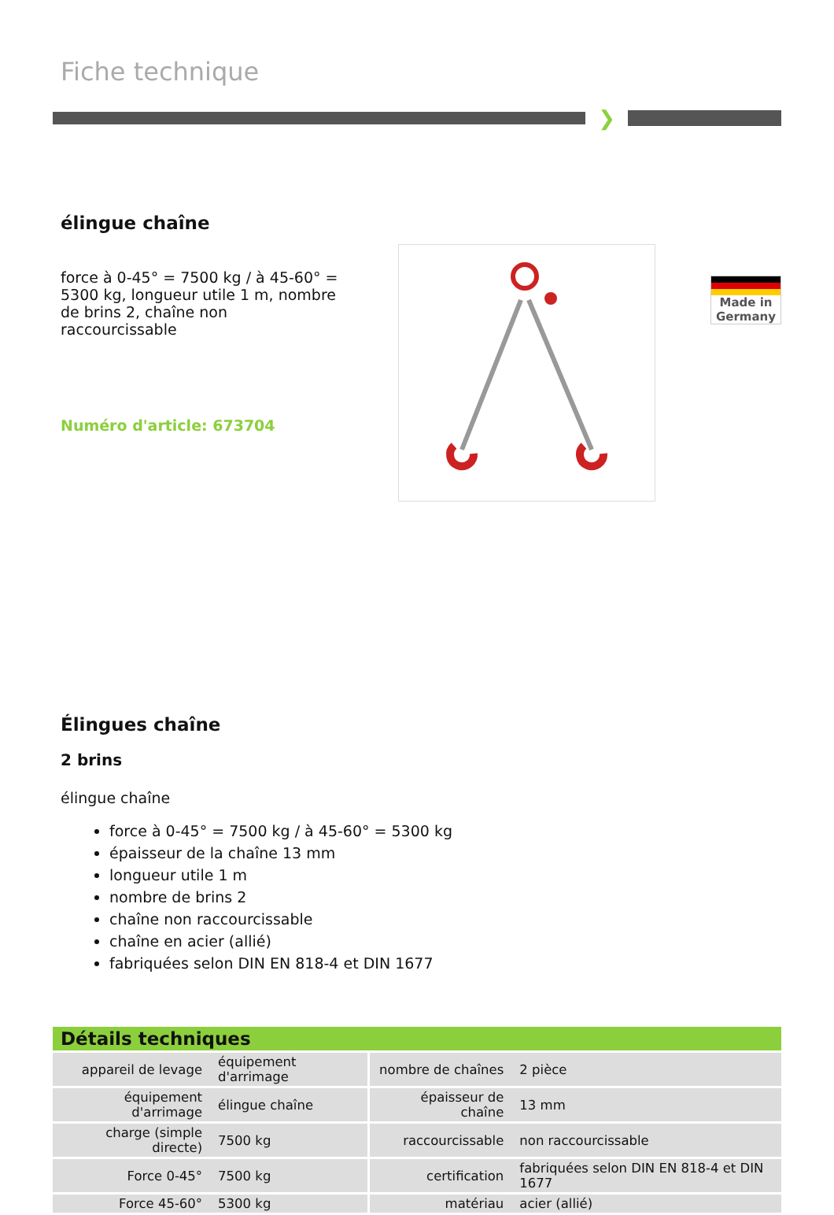Fiche technique
❯
élingue chaîne
force à 0-45° = 7500 kg / à 45-60° = 5300 kg, longueur utile 1 m, nombre de brins 2, chaîne non raccourcissable
Numéro d'article: 673704
Made in
Germany
Élingues chaîne
2 brins
élingue chaîne
force à 0-45° = 7500 kg / à 45-60° = 5300 kg
épaisseur de la chaîne 13 mm
longueur utile 1 m
nombre de brins 2
chaîne non raccourcissable
chaîne en acier (allié)
fabriquées selon DIN EN 818-4 et DIN 1677
Détails techniques
| appareil de levage | équipement d'arrimage | nombre de chaînes | 2 pièce |
| équipement d'arrimage | élingue chaîne | épaisseur de chaîne | 13 mm |
| charge (simple directe) | 7500 kg | raccourcissable | non raccourcissable |
| Force 0-45° | 7500 kg | certification | fabriquées selon DIN EN 818-4 et DIN 1677 |
| Force 45-60° | 5300 kg | matériau | acier (allié) |